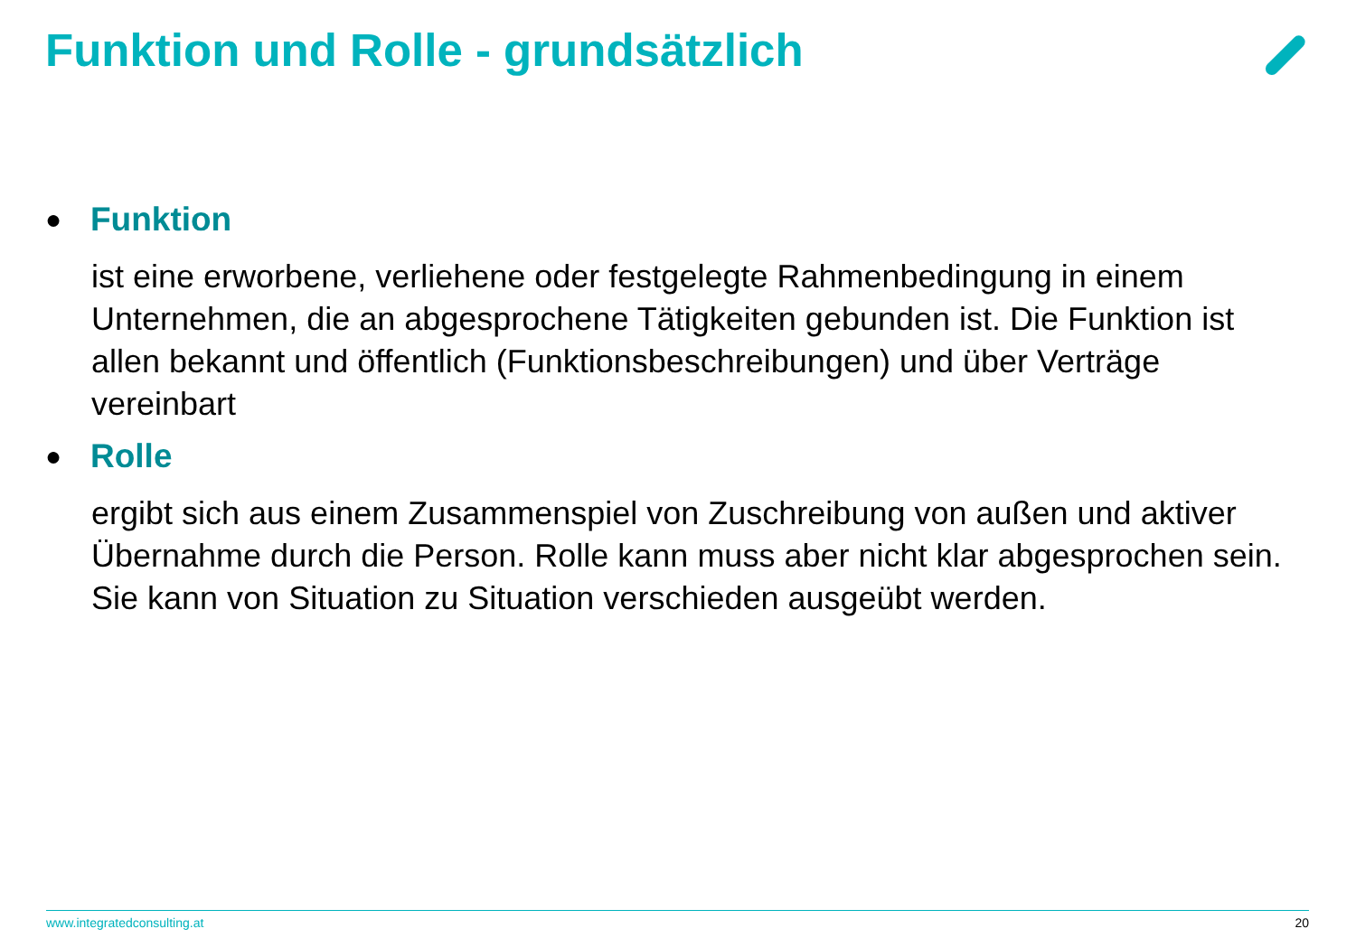Funktion und Rolle - grundsätzlich
● Funktion
ist eine erworbene, verliehene oder festgelegte Rahmenbedingung in einem Unternehmen, die an abgesprochene Tätigkeiten gebunden ist. Die Funktion ist allen bekannt und öffentlich (Funktionsbeschreibungen) und über Verträge vereinbart
● Rolle
ergibt sich aus einem Zusammenspiel von Zuschreibung von außen und aktiver Übernahme durch die Person. Rolle kann muss aber nicht klar abgesprochen sein. Sie kann von Situation zu Situation verschieden ausgeübt werden.
www.integratedconsulting.at 20